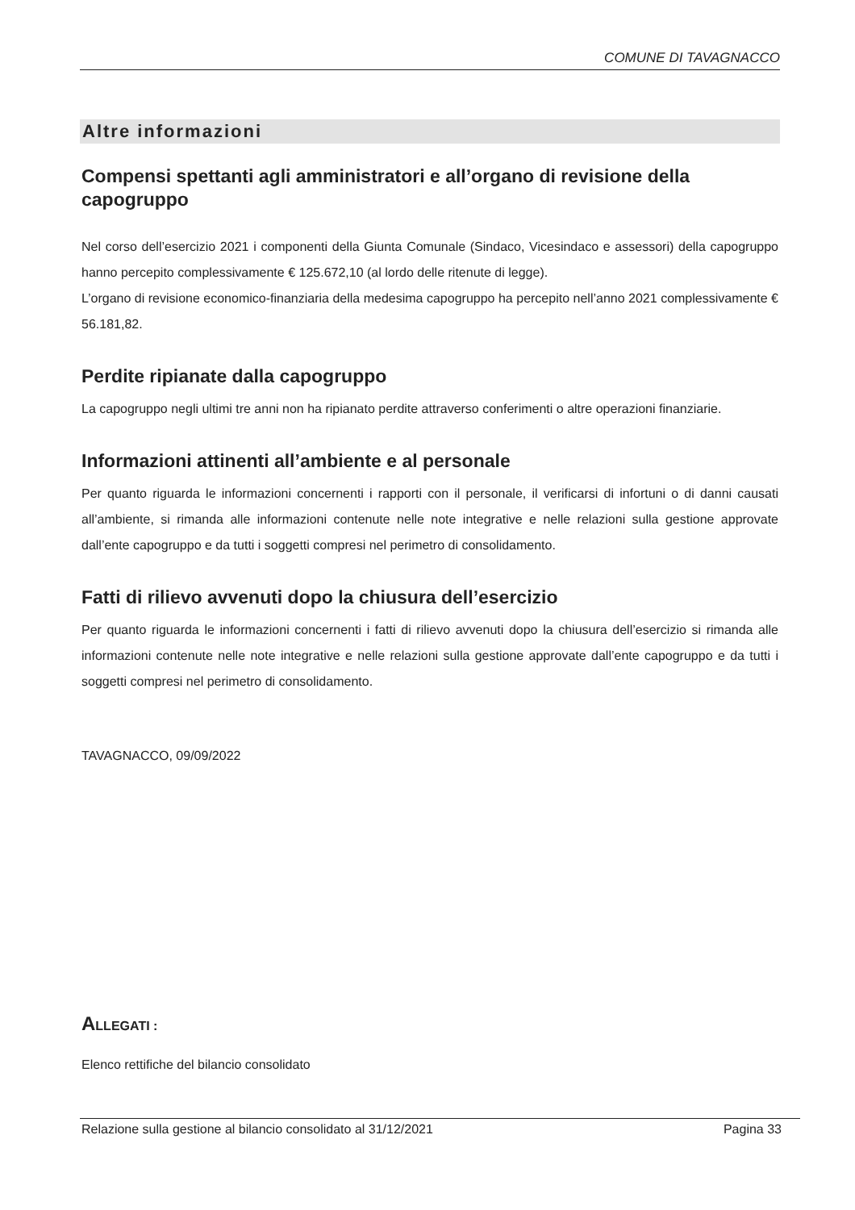COMUNE DI TAVAGNACCO
Altre informazioni
Compensi spettanti agli amministratori e all’organo di revisione della capogruppo
Nel corso dell’esercizio 2021 i componenti della Giunta Comunale (Sindaco, Vicesindaco e assessori) della capogruppo hanno percepito complessivamente € 125.672,10 (al lordo delle ritenute di legge).
L’organo di revisione economico-finanziaria della medesima capogruppo ha percepito nell’anno 2021 complessivamente € 56.181,82.
Perdite ripianate dalla capogruppo
La capogruppo negli ultimi tre anni non ha ripianato perdite attraverso conferimenti o altre operazioni finanziarie.
Informazioni attinenti all’ambiente e al personale
Per quanto riguarda le informazioni concernenti i rapporti con il personale, il verificarsi di infortuni o di danni causati all’ambiente, si rimanda alle informazioni contenute nelle note integrative e nelle relazioni sulla gestione approvate dall’ente capogruppo e da tutti i soggetti compresi nel perimetro di consolidamento.
Fatti di rilievo avvenuti dopo la chiusura dell’esercizio
Per quanto riguarda le informazioni concernenti i fatti di rilievo avvenuti dopo la chiusura dell’esercizio si rimanda alle informazioni contenute nelle note integrative e nelle relazioni sulla gestione approvate dall’ente capogruppo e da tutti i soggetti compresi nel perimetro di consolidamento.
TAVAGNACCO, 09/09/2022
ALLEGATI :
Elenco rettifiche del bilancio consolidato
Relazione sulla gestione al bilancio consolidato al 31/12/2021 Pagina 33